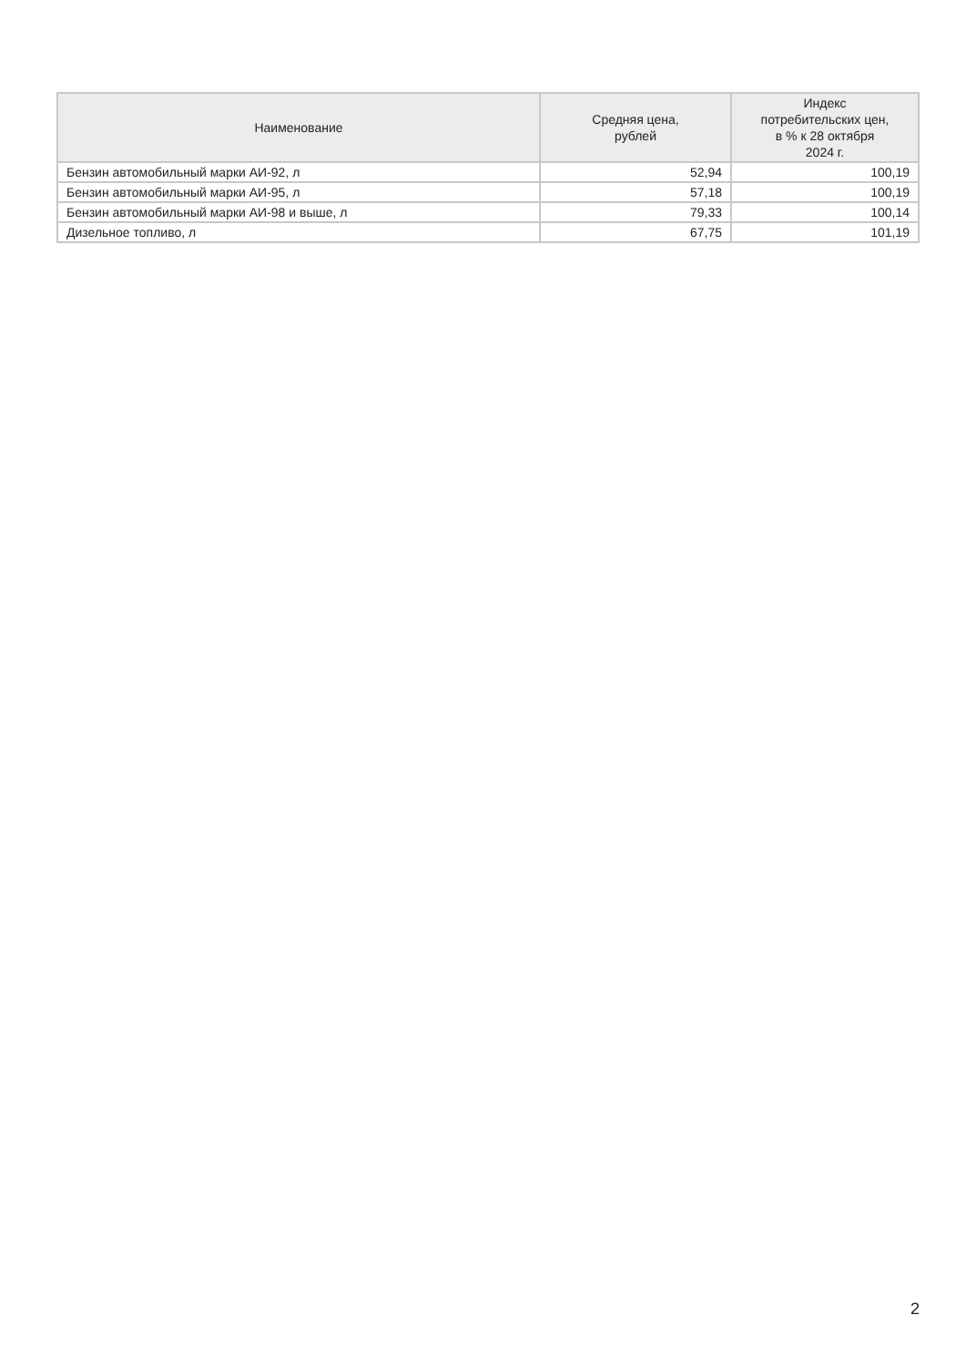| Наименование | Средняя цена, рублей | Индекс потребительских цен, в % к 28 октября 2024 г. |
| --- | --- | --- |
| Бензин автомобильный марки АИ-92, л | 52,94 | 100,19 |
| Бензин автомобильный марки АИ-95, л | 57,18 | 100,19 |
| Бензин автомобильный марки АИ-98 и выше, л | 79,33 | 100,14 |
| Дизельное топливо, л | 67,75 | 101,19 |
2